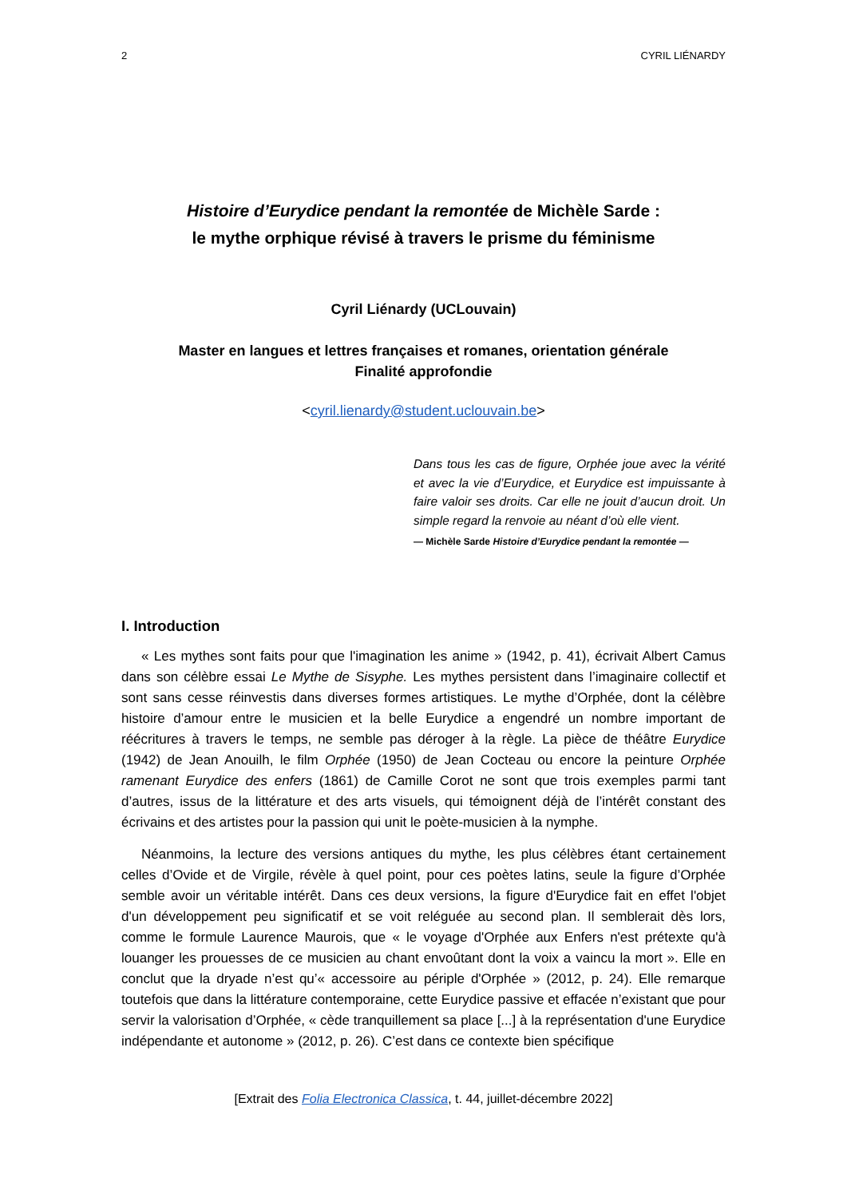2 CYRIL LIÉNARDY
Histoire d’Eurydice pendant la remontée de Michèle Sarde :
le mythe orphique révisé à travers le prisme du féminisme
Cyril Liénardy (UCLouvain)
Master en langues et lettres françaises et romanes, orientation générale
Finalité approfondie
<cyril.lienardy@student.uclouvain.be>
Dans tous les cas de figure, Orphée joue avec la vérité et avec la vie d’Eurydice, et Eurydice est impuissante à faire valoir ses droits. Car elle ne jouit d’aucun droit. Un simple regard la renvoie au néant d’où elle vient.
— Michèle Sarde Histoire d’Eurydice pendant la remontée —
I. Introduction
« Les mythes sont faits pour que l'imagination les anime » (1942, p. 41), écrivait Albert Camus dans son célèbre essai Le Mythe de Sisyphe. Les mythes persistent dans l’imaginaire collectif et sont sans cesse réinvestis dans diverses formes artistiques. Le mythe d’Orphée, dont la célèbre histoire d’amour entre le musicien et la belle Eurydice a engendré un nombre important de réécritures à travers le temps, ne semble pas déroger à la règle. La pièce de théâtre Eurydice (1942) de Jean Anouilh, le film Orphée (1950) de Jean Cocteau ou encore la peinture Orphée ramenant Eurydice des enfers (1861) de Camille Corot ne sont que trois exemples parmi tant d’autres, issus de la littérature et des arts visuels, qui témoignent déjà de l’intérêt constant des écrivains et des artistes pour la passion qui unit le poète-musicien à la nymphe.
Néanmoins, la lecture des versions antiques du mythe, les plus célèbres étant certainement celles d’Ovide et de Virgile, révèle à quel point, pour ces poètes latins, seule la figure d’Orphée semble avoir un véritable intérêt. Dans ces deux versions, la figure d'Eurydice fait en effet l'objet d'un développement peu significatif et se voit reléguée au second plan. Il semblerait dès lors, comme le formule Laurence Maurois, que « le voyage d'Orphée aux Enfers n'est prétexte qu'à louanger les prouesses de ce musicien au chant envoûtant dont la voix a vaincu la mort ». Elle en conclut que la dryade n’est qu’« accessoire au périple d'Orphée » (2012, p. 24). Elle remarque toutefois que dans la littérature contemporaine, cette Eurydice passive et effacée n’existant que pour servir la valorisation d’Orphée, « cède tranquillement sa place [...] à la représentation d'une Eurydice indépendante et autonome » (2012, p. 26). C’est dans ce contexte bien spécifique
[Extrait des Folia Electronica Classica, t. 44, juillet-décembre 2022]